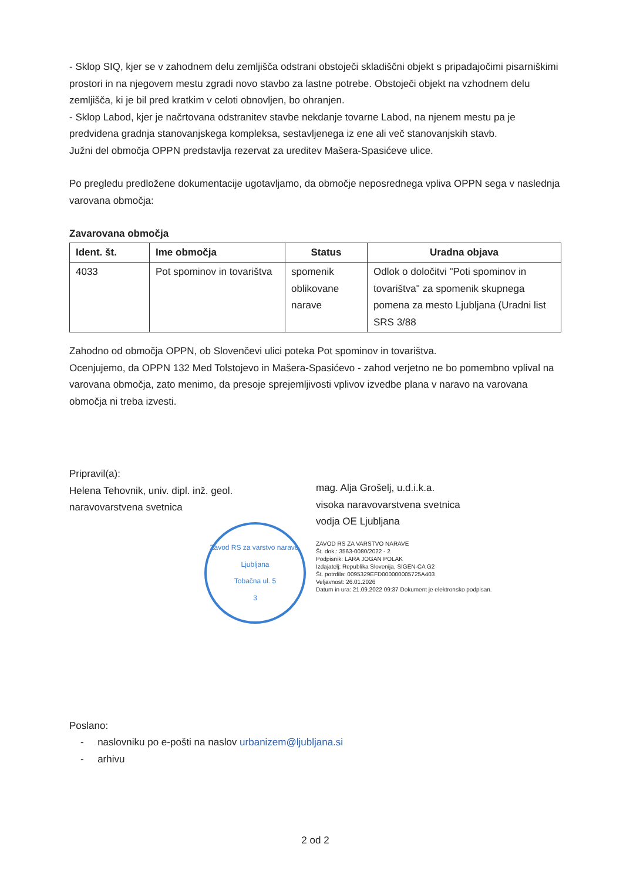- Sklop SIQ, kjer se v zahodnem delu zemljišča odstrani obstoječi skladiščni objekt s pripadajočimi pisarniškimi prostori in na njegovem mestu zgradi novo stavbo za lastne potrebe. Obstoječi objekt na vzhodnem delu zemljišča, ki je bil pred kratkim v celoti obnovljen, bo ohranjen.
- Sklop Labod, kjer je načrtovana odstranitev stavbe nekdanje tovarne Labod, na njenem mestu pa je predvidena gradnja stanovanjskega kompleksa, sestavljenega iz ene ali več stanovanjskih stavb.
Južni del območja OPPN predstavlja rezervat za ureditev Mašera-Spasićeve ulice.
Po pregledu predložene dokumentacije ugotavljamo, da območje neposrednega vpliva OPPN sega v naslednja varovana območja:
Zavarovana območja
| Ident. št. | Ime območja | Status | Uradna objava |
| --- | --- | --- | --- |
| 4033 | Pot spominov in tovarištva | spomenik oblikovane narave | Odlok o določitvi "Poti spominov in tovarištva" za spomenik skupnega pomena za mesto Ljubljana (Uradni list SRS 3/88 |
Zahodno od območja OPPN, ob Slovenčevi ulici poteka Pot spominov in tovarištva.
Ocenjujemo, da OPPN 132 Med Tolstojevo in Mašera-Spasićevo - zahod verjetno ne bo pomembno vplival na varovana območja, zato menimo, da presoje sprejemljivosti vplivov izvedbe plana v naravo na varovana območja ni treba izvesti.
Pripravil(a):
Helena Tehovnik, univ. dipl. inž. geol.
naravovarstvena svetnica
Zavod RS za varstvo narave, Ljubljana
Tobačna ul. 5
3
mag. Alja Grošelj, u.d.i.k.a.
visoka naravovarstvena svetnica
vodja OE Ljubljana
ZAVOD RS ZA VARSTVO NARAVE
Št. dok.: 3563-0080/2022 - 2
Podpisnik: LARA JOGAN POLAK
Izdajatelj: Republika Slovenija, SIGEN-CA G2
Št. potrdila: 0095329EFD000000005725A403
Veljavnost: 26.01.2026
Datum in ura: 21.09.2022 09:37 Dokument je elektronsko podpisan.
Poslano:
- naslovniku po e-pošti na naslov urbanizem@ljubljana.si
- arhivu
2 od 2